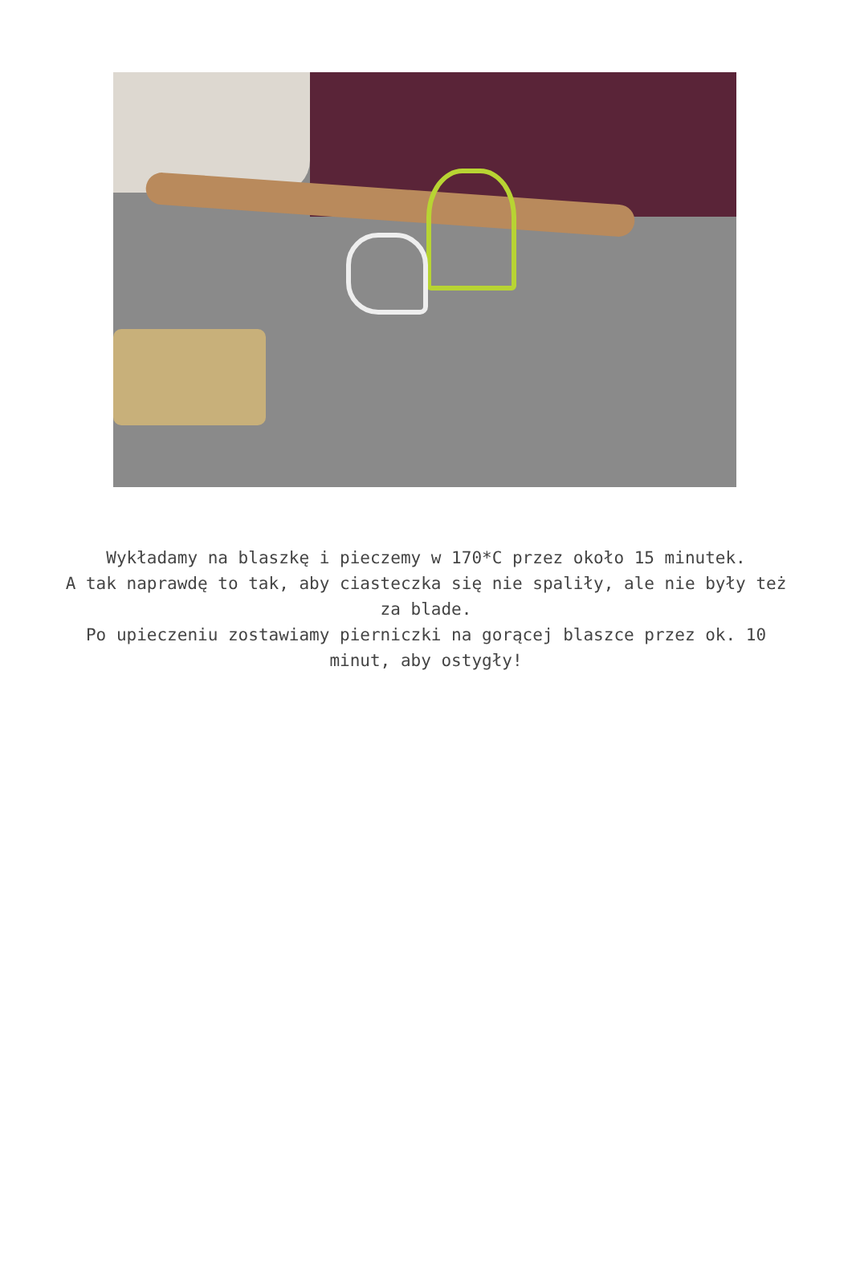Wykładamy na blaszkę i pieczemy w 170*C przez około 15 minutek.
A tak naprawdę to tak, aby ciasteczka się nie spaliły, ale nie były też za blade.
Po upieczeniu zostawiamy pierniczki na gorącej blaszce przez ok. 10 minut, aby ostygły!